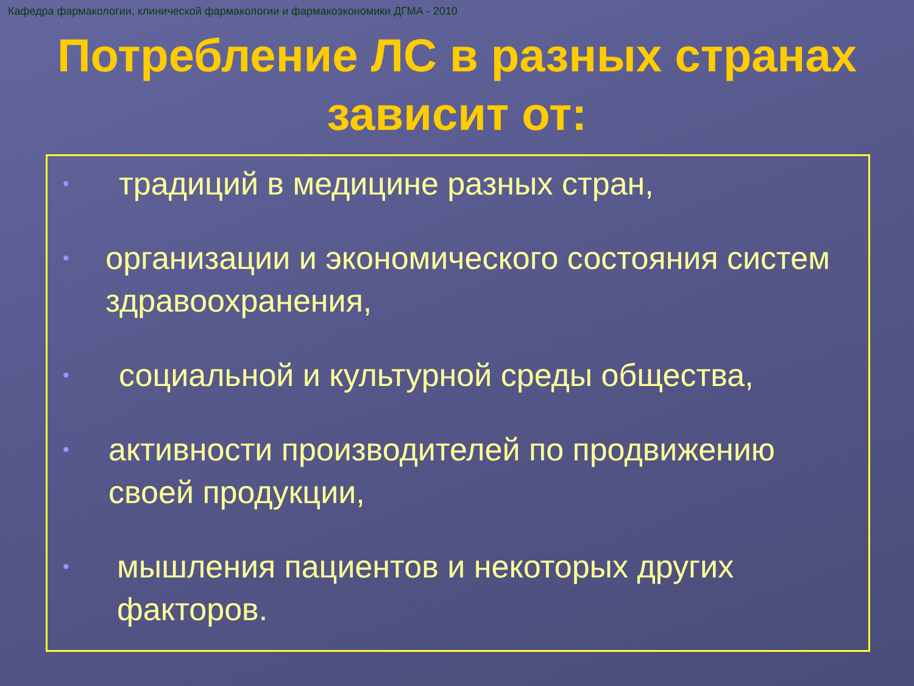Кафедра фармакологии, клинической фармакологии и фармакоэкономики ДГМА - 2010
Потребление ЛС в разных странах
зависит от:
• традиций в медицине разных стран,
• организации и экономического состояния систем здравоохранения,
• социальной и культурной среды общества,
• активности производителей по продвижению своей продукции,
• мышления пациентов и некоторых других факторов.